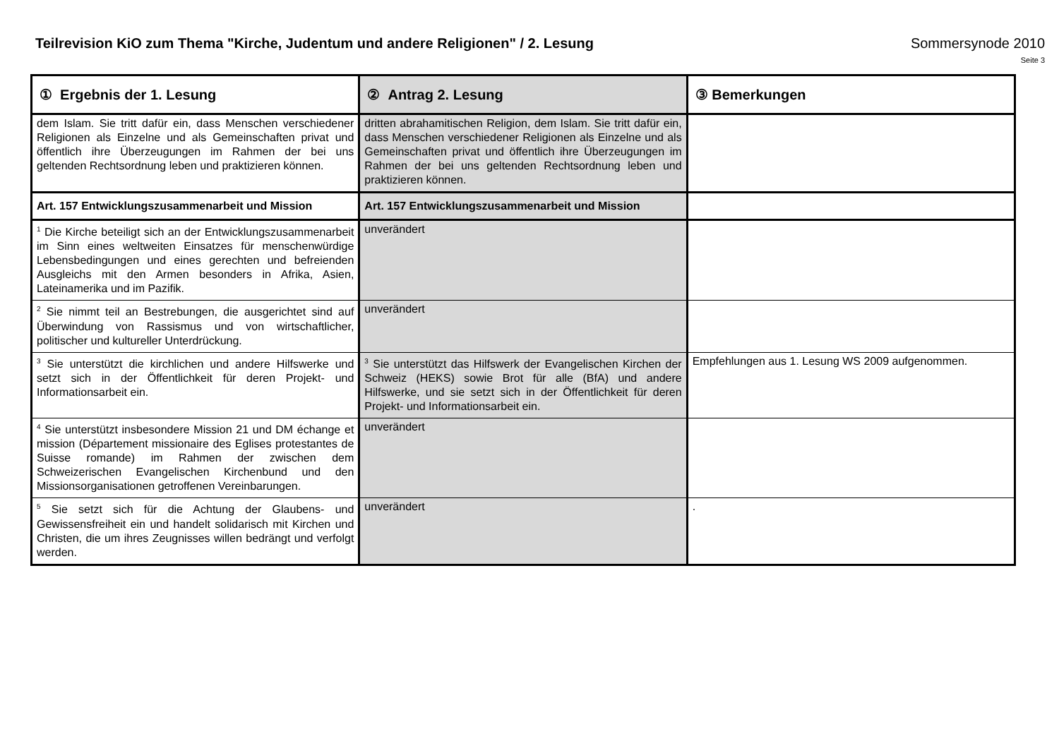Teilrevision KiO zum Thema "Kirche, Judentum und andere Religionen" / 2. Lesung
Sommersynode 2010
Seite 3
| ① Ergebnis der 1. Lesung | ② Antrag 2. Lesung | ③ Bemerkungen |
| --- | --- | --- |
| dem Islam. Sie tritt dafür ein, dass Menschen verschiedener Religionen als Einzelne und als Gemeinschaften privat und öffentlich ihre Überzeugungen im Rahmen der bei uns geltenden Rechtsordnung leben und praktizieren können. | dritten abrahamitischen Religion, dem Islam. Sie tritt dafür ein, dass Menschen verschiedener Religionen als Einzelne und als Gemeinschaften privat und öffentlich ihre Überzeugungen im Rahmen der bei uns geltenden Rechtsordnung leben und praktizieren können. | |
| Art. 157 Entwicklungszusammenarbeit und Mission | Art. 157 Entwicklungszusammenarbeit und Mission | |
| <sup>1</sup> Die Kirche beteiligt sich an der Entwicklungszusammenarbeit im Sinn eines weltweiten Einsatzes für menschenwürdige Lebensbedingungen und eines gerechten und befreienden Ausgleichs mit den Armen besonders in Afrika, Asien, Lateinamerika und im Pazifik. | unverändert | |
| <sup>2</sup> Sie nimmt teil an Bestrebungen, die ausgerichtet sind auf Überwindung von Rassismus und von wirtschaftlicher, politischer und kultureller Unterdrückung. | unverändert | |
| <sup>3</sup> Sie unterstützt die kirchlichen und andere Hilfswerke und setzt sich in der Öffentlichkeit für deren Projekt- und Informationsarbeit ein. | <sup>3</sup> Sie unterstützt das Hilfswerk der Evangelischen Kirchen der Schweiz (HEKS) sowie Brot für alle (BfA) und andere Hilfswerke, und sie setzt sich in der Öffentlichkeit für deren Projekt- und Informationsarbeit ein. | Empfehlungen aus 1. Lesung WS 2009 aufgenommen. |
| <sup>4</sup> Sie unterstützt insbesondere Mission 21 und DM échange et mission (Département missionaire des Eglises protestantes de Suisse romande) im Rahmen der zwischen dem Schweizerischen Evangelischen Kirchenbund und den Missionsorganisationen getroffenen Vereinbarungen. | unverändert | |
| <sup>5</sup> Sie setzt sich für die Achtung der Glaubens- und Gewissensfreiheit ein und handelt solidarisch mit Kirchen und Christen, die um ihres Zeugnisses willen bedrängt und verfolgt werden. | unverändert | . |